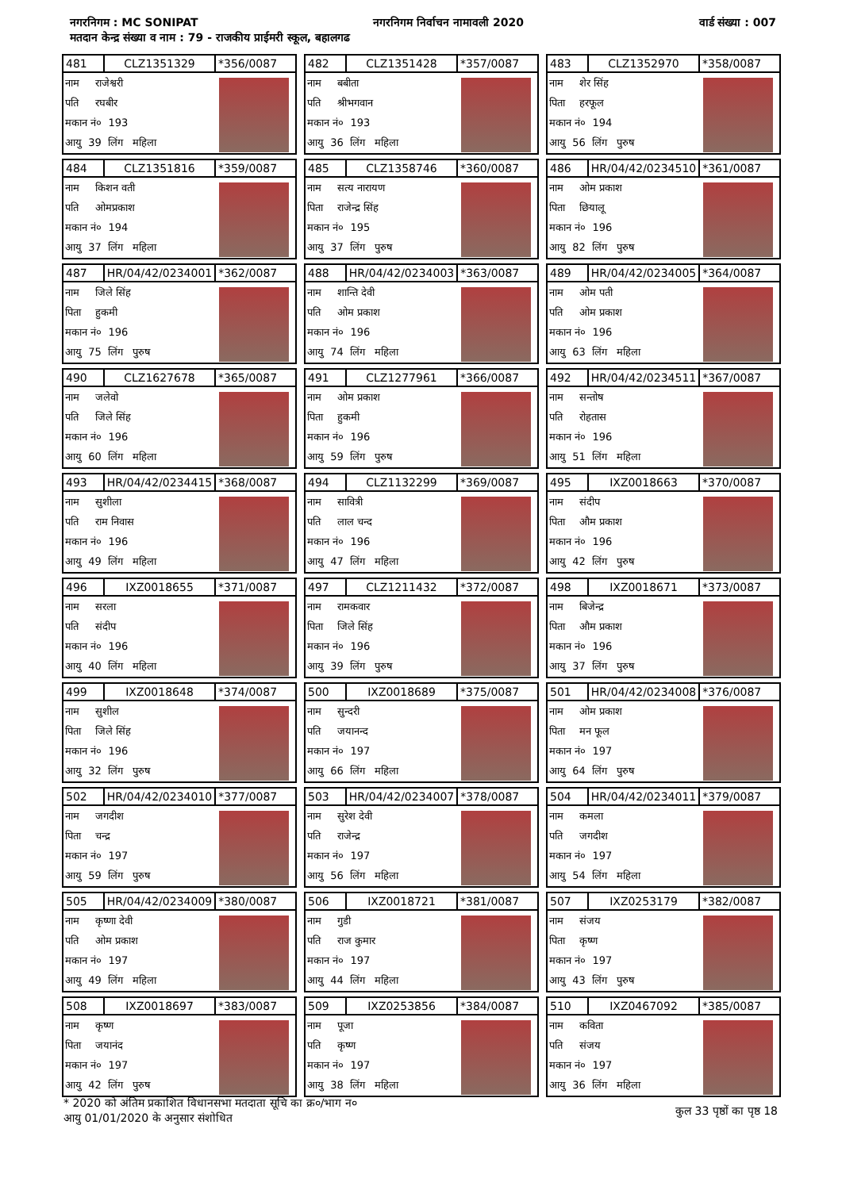नगरनिगम : MC SONIPAT नगरनिगम निर्वाचन नामावली 2020 वार्ड संख्या : 007
मतदान केन्द्र संख्या व नाम : 79 - राजकीय प्राईमरी स्कूल, बहालगढ
| 481 | CLZ1351329 | *356/0087 |
नाम राजेश्वरी
पति रघबीर
मकान नं० 193
आयु 39 लिंग महिला
| 482 | CLZ1351428 | *357/0087 |
नाम बबीता
पति श्रीभगवान
मकान नं० 193
आयु 36 लिंग महिला
| 483 | CLZ1352970 | *358/0087 |
नाम शेर सिंह
पिता हरफूल
मकान नं० 194
आयु 56 लिंग पुरुष
| 484 | CLZ1351816 | *359/0087 |
नाम किशन वती
पति ओमप्रकाश
मकान नं० 194
आयु 37 लिंग महिला
| 485 | CLZ1358746 | *360/0087 |
नाम सत्य नारायण
पिता राजेन्द्र सिंह
मकान नं० 195
आयु 37 लिंग पुरुष
| 486 | HR/04/42/0234510 | *361/0087 |
नाम ओम प्रकाश
पिता छियालू
मकान नं० 196
आयु 82 लिंग पुरुष
| 487 | HR/04/42/0234001 | *362/0087 |
नाम जिले सिंह
पिता हुकमी
मकान नं० 196
आयु 75 लिंग पुरुष
| 488 | HR/04/42/0234003 | *363/0087 |
नाम शान्ति देवी
पति ओम प्रकाश
मकान नं० 196
आयु 74 लिंग महिला
| 489 | HR/04/42/0234005 | *364/0087 |
नाम ओम पती
पति ओम प्रकाश
मकान नं० 196
आयु 63 लिंग महिला
| 490 | CLZ1627678 | *365/0087 |
नाम जलेवो
पति जिले सिंह
मकान नं० 196
आयु 60 लिंग महिला
| 491 | CLZ1277961 | *366/0087 |
नाम ओम प्रकाश
पिता हुकमी
मकान नं० 196
आयु 59 लिंग पुरुष
| 492 | HR/04/42/0234511 | *367/0087 |
नाम सन्तोष
पति रोहतास
मकान नं० 196
आयु 51 लिंग महिला
| 493 | HR/04/42/0234415 | *368/0087 |
नाम सुशीला
पति राम निवास
मकान नं० 196
आयु 49 लिंग महिला
| 494 | CLZ1132299 | *369/0087 |
नाम सावित्री
पति लाल चन्द
मकान नं० 196
आयु 47 लिंग महिला
| 495 | IXZ0018663 | *370/0087 |
नाम संदीप
पिता औम प्रकाश
मकान नं० 196
आयु 42 लिंग पुरुष
| 496 | IXZ0018655 | *371/0087 |
नाम सरला
पति संदीप
मकान नं० 196
आयु 40 लिंग महिला
| 497 | CLZ1211432 | *372/0087 |
नाम रामकवार
पिता जिले सिंह
मकान नं० 196
आयु 39 लिंग पुरुष
| 498 | IXZ0018671 | *373/0087 |
नाम बिजेन्द्र
पिता औम प्रकाश
मकान नं० 196
आयु 37 लिंग पुरुष
| 499 | IXZ0018648 | *374/0087 |
नाम सुशील
पिता जिले सिंह
मकान नं० 196
आयु 32 लिंग पुरुष
| 500 | IXZ0018689 | *375/0087 |
नाम सुन्दरी
पति जयानन्द
मकान नं० 197
आयु 66 लिंग महिला
| 501 | HR/04/42/0234008 | *376/0087 |
नाम ओम प्रकाश
पिता मन फूल
मकान नं० 197
आयु 64 लिंग पुरुष
| 502 | HR/04/42/0234010 | *377/0087 |
नाम जगदीश
पिता चन्द्र
मकान नं० 197
आयु 59 लिंग पुरुष
| 503 | HR/04/42/0234007 | *378/0087 |
नाम सुरेश देवी
पति राजेन्द्र
मकान नं० 197
आयु 56 लिंग महिला
| 504 | HR/04/42/0234011 | *379/0087 |
नाम कमला
पति जगदीश
मकान नं० 197
आयु 54 लिंग महिला
| 505 | HR/04/42/0234009 | *380/0087 |
नाम कृष्णा देवी
पति ओम प्रकाश
मकान नं० 197
आयु 49 लिंग महिला
| 506 | IXZ0018721 | *381/0087 |
नाम गुडी
पति राज कुमार
मकान नं० 197
आयु 44 लिंग महिला
| 507 | IXZ0253179 | *382/0087 |
नाम संजय
पिता कृष्ण
मकान नं० 197
आयु 43 लिंग पुरुष
| 508 | IXZ0018697 | *383/0087 |
नाम कृष्ण
पिता जयानंद
मकान नं० 197
आयु 42 लिंग पुरुष
| 509 | IXZ0253856 | *384/0087 |
नाम पूजा
पति कृष्ण
मकान नं० 197
आयु 38 लिंग महिला
| 510 | IXZ0467092 | *385/0087 |
नाम कविता
पति संजय
मकान नं० 197
आयु 36 लिंग महिला
* 2020 को अंतिम प्रकाशित विधानसभा मतदाता सूचि का क्र०/भाग न०
आयु 01/01/2020 के अनुसार संशोधित
कुल 33 पृष्ठों का पृष्ठ 18